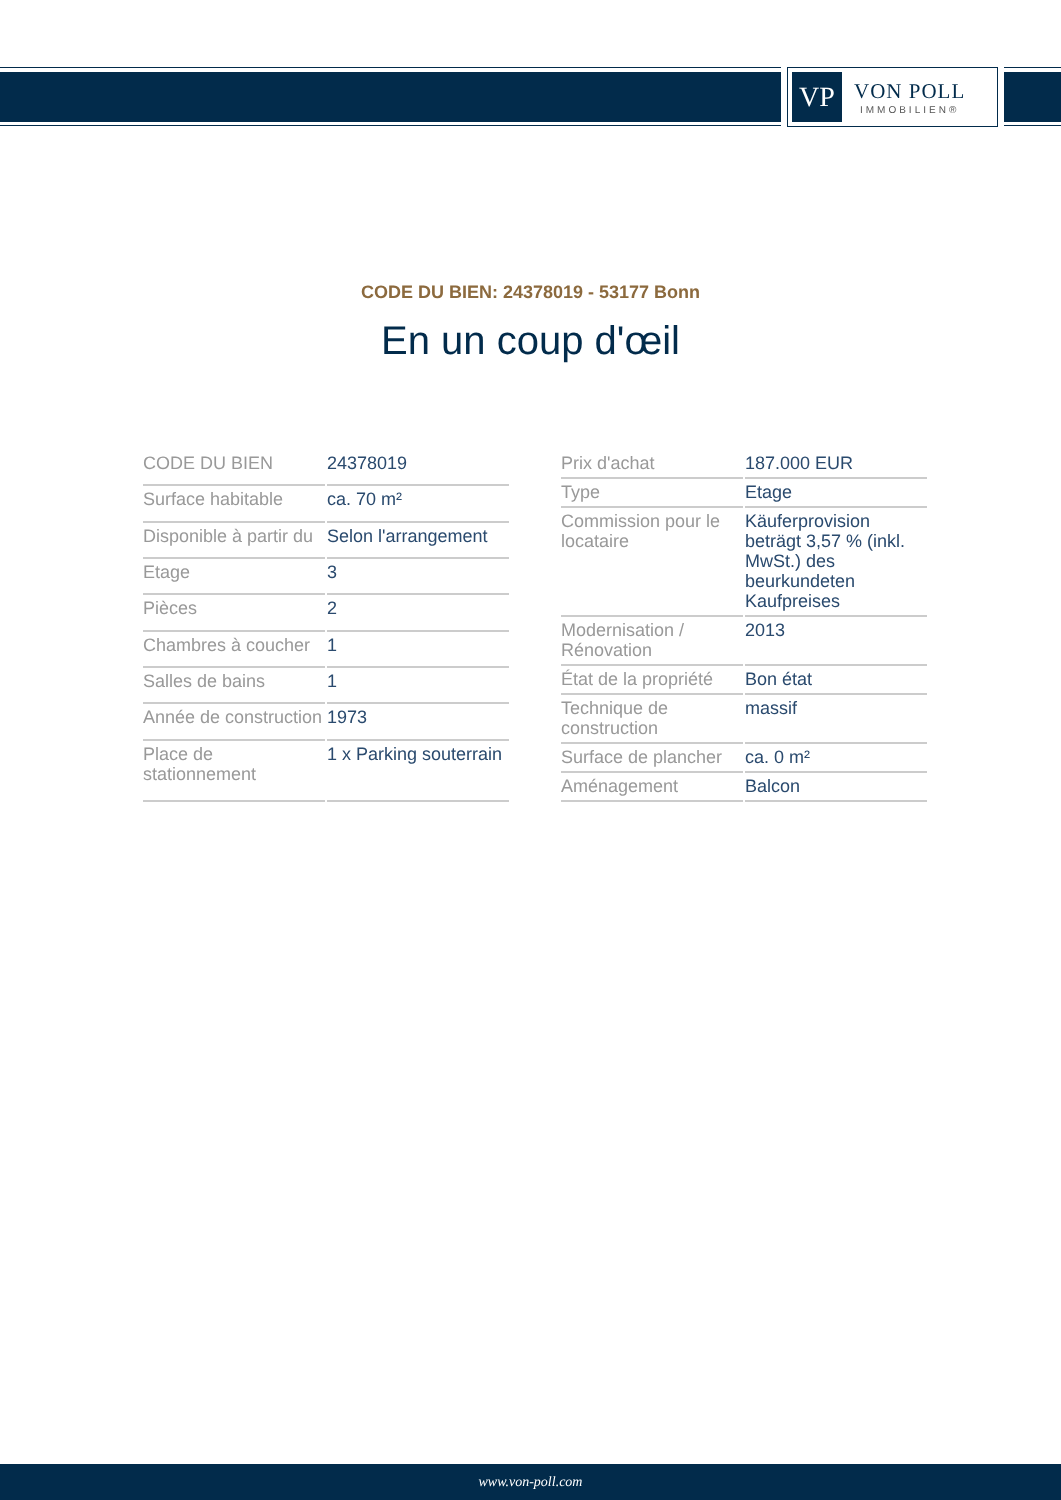VP
VON POLL
IMMOBILIEN®
CODE DU BIEN: 24378019 - 53177 Bonn
En un coup d'œil
| CODE DU BIEN | 24378019 |
| Surface habitable | ca. 70 m² |
| Disponible à partir du | Selon l'arrangement |
| Etage | 3 |
| Pièces | 2 |
| Chambres à coucher | 1 |
| Salles de bains | 1 |
| Année de construction | 1973 |
| Place de stationnement | 1 x Parking souterrain |
| Prix d'achat | 187.000 EUR |
| Type | Etage |
| Commission pour le locataire | Käuferprovision beträgt 3,57 % (inkl. MwSt.) des beurkundeten Kaufpreises |
| Modernisation / Rénovation | 2013 |
| État de la propriété | Bon état |
| Technique de construction | massif |
| Surface de plancher | ca. 0 m² |
| Aménagement | Balcon |
www.von-poll.com